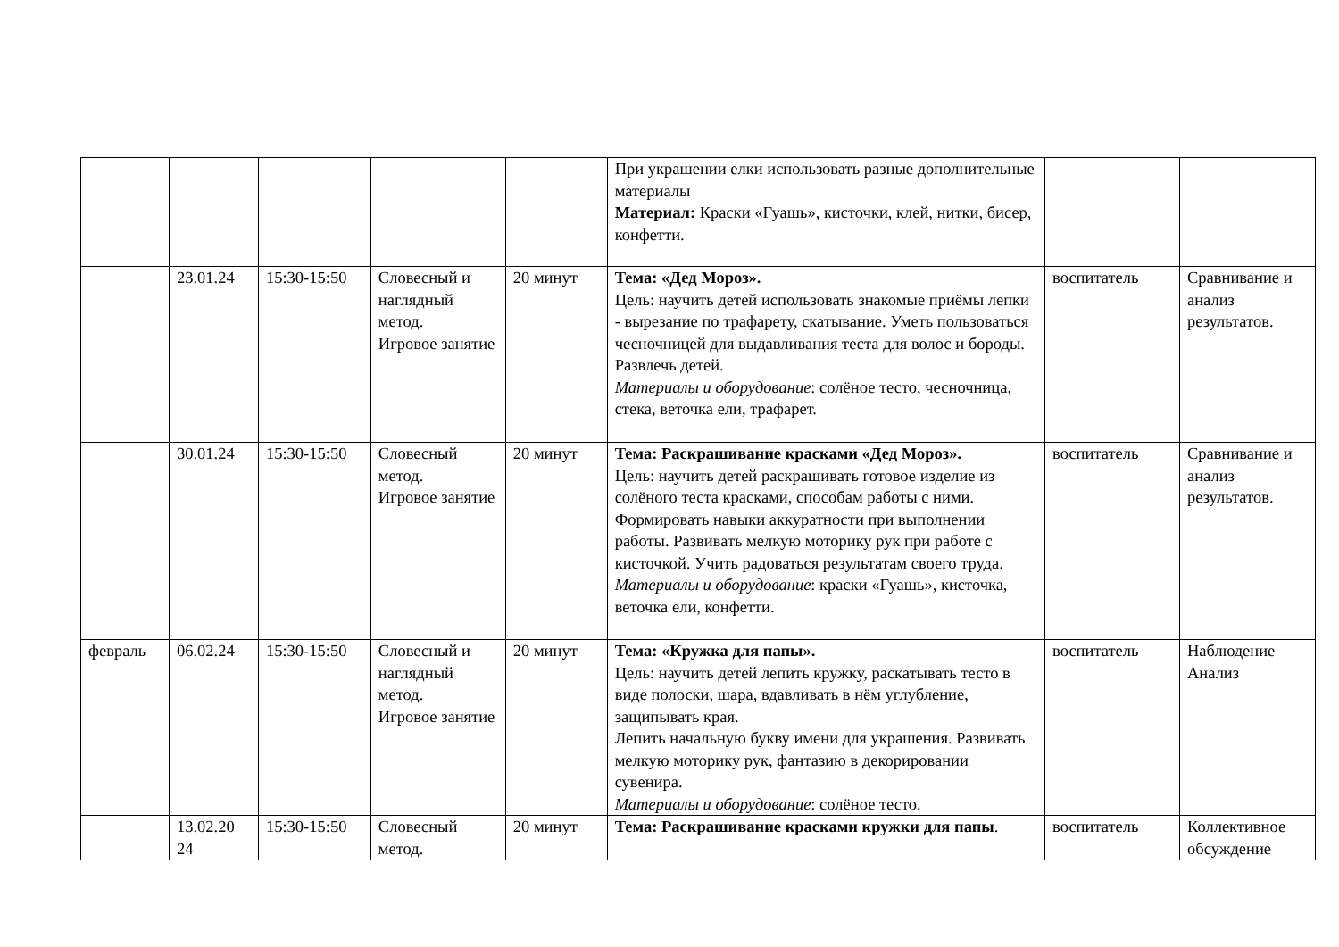| | | | | | При украшении елки использовать разные дополнительные материалы Материал: Краски «Гуашь», кисточки, клей, нитки, бисер, конфетти. | | |
| | 23.01.24 | 15:30-15:50 | Словесный и наглядный метод. Игровое занятие | 20 минут | Тема: «Дед Мороз». Цель: научить детей использовать знакомые приёмы лепки - вырезание по трафарету, скатывание. Уметь пользоваться чесночницей для выдавливания теста для волос и бороды. Развлечь детей. Материалы и оборудование : солёное тесто, чесночница, стека, веточка ели, трафарет. | воспитатель | Сравнивание и анализ результатов. |
| | 30.01.24 | 15:30-15:50 | Словесный метод. Игровое занятие | 20 минут | Тема: Раскрашивание красками «Дед Мороз». Цель: научить детей раскрашивать готовое изделие из солёного теста красками, способам работы с ними. Формировать навыки аккуратности при выполнении работы. Развивать мелкую моторику рук при работе с кисточкой. Учить радоваться результатам своего труда. Материалы и оборудование : краски «Гуашь», кисточка, веточка ели, конфетти. | воспитатель | Сравнивание и анализ результатов. |
| февраль | 06.02.24 | 15:30-15:50 | Словесный и наглядный метод. Игровое занятие | 20 минут | Тема: «Кружка для папы». Цель: научить детей лепить кружку, раскатывать тесто в виде полоски, шара, вдавливать в нём углубление, защипывать края. Лепить начальную букву имени для украшения. Развивать мелкую моторику рук, фантазию в декорировании сувенира. Материалы и оборудование : солёное тесто. | воспитатель | Наблюдение Анализ |
| | 13.02.20 24 | 15:30-15:50 | Словесный метод. | 20 минут | Тема: Раскрашивание красками кружки для папы . | воспитатель | Коллективное обсуждение |